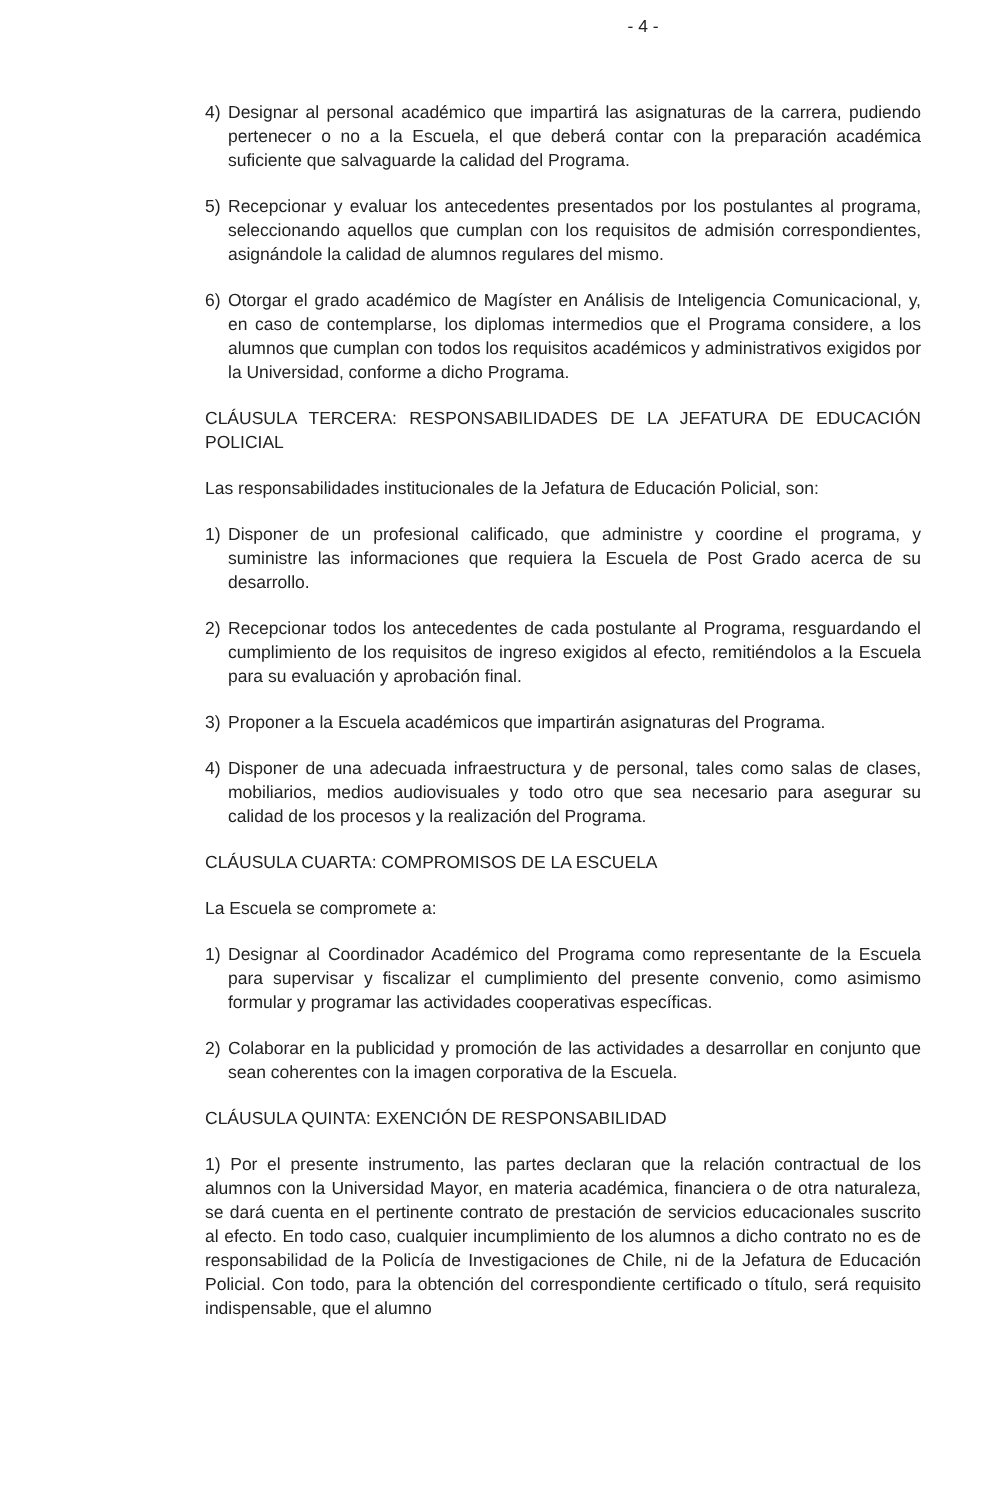- 4 -
4) Designar al personal académico que impartirá las asignaturas de la carrera, pudiendo pertenecer o no a la Escuela, el que deberá contar con la preparación académica suficiente que salvaguarde la calidad del Programa.
5) Recepcionar y evaluar los antecedentes presentados por los postulantes al programa, seleccionando aquellos que cumplan con los requisitos de admisión correspondientes, asignándole la calidad de alumnos regulares del mismo.
6) Otorgar el grado académico de Magíster en Análisis de Inteligencia Comunicacional, y, en caso de contemplarse, los diplomas intermedios que el Programa considere, a los alumnos que cumplan con todos los requisitos académicos y administrativos exigidos por la Universidad, conforme a dicho Programa.
CLÁUSULA TERCERA: RESPONSABILIDADES DE LA JEFATURA DE EDUCACIÓN POLICIAL
Las responsabilidades institucionales de la Jefatura de Educación Policial, son:
1) Disponer de un profesional calificado, que administre y coordine el programa, y suministre las informaciones que requiera la Escuela de Post Grado acerca de su desarrollo.
2) Recepcionar todos los antecedentes de cada postulante al Programa, resguardando el cumplimiento de los requisitos de ingreso exigidos al efecto, remitiéndolos a la Escuela para su evaluación y aprobación final.
3) Proponer a la Escuela académicos que impartirán asignaturas del Programa.
4) Disponer de una adecuada infraestructura y de personal, tales como salas de clases, mobiliarios, medios audiovisuales y todo otro que sea necesario para asegurar su calidad de los procesos y la realización del Programa.
CLÁUSULA CUARTA: COMPROMISOS DE LA ESCUELA
La Escuela se compromete a:
1) Designar al Coordinador Académico del Programa como representante de la Escuela para supervisar y fiscalizar el cumplimiento del presente convenio, como asimismo formular y programar las actividades cooperativas específicas.
2) Colaborar en la publicidad y promoción de las actividades a desarrollar en conjunto que sean coherentes con la imagen corporativa de la Escuela.
CLÁUSULA QUINTA: EXENCIÓN DE RESPONSABILIDAD
1) Por el presente instrumento, las partes declaran que la relación contractual de los alumnos con la Universidad Mayor, en materia académica, financiera o de otra naturaleza, se dará cuenta en el pertinente contrato de prestación de servicios educacionales suscrito al efecto. En todo caso, cualquier incumplimiento de los alumnos a dicho contrato no es de responsabilidad de la Policía de Investigaciones de Chile, ni de la Jefatura de Educación Policial. Con todo, para la obtención del correspondiente certificado o título, será requisito indispensable, que el alumno